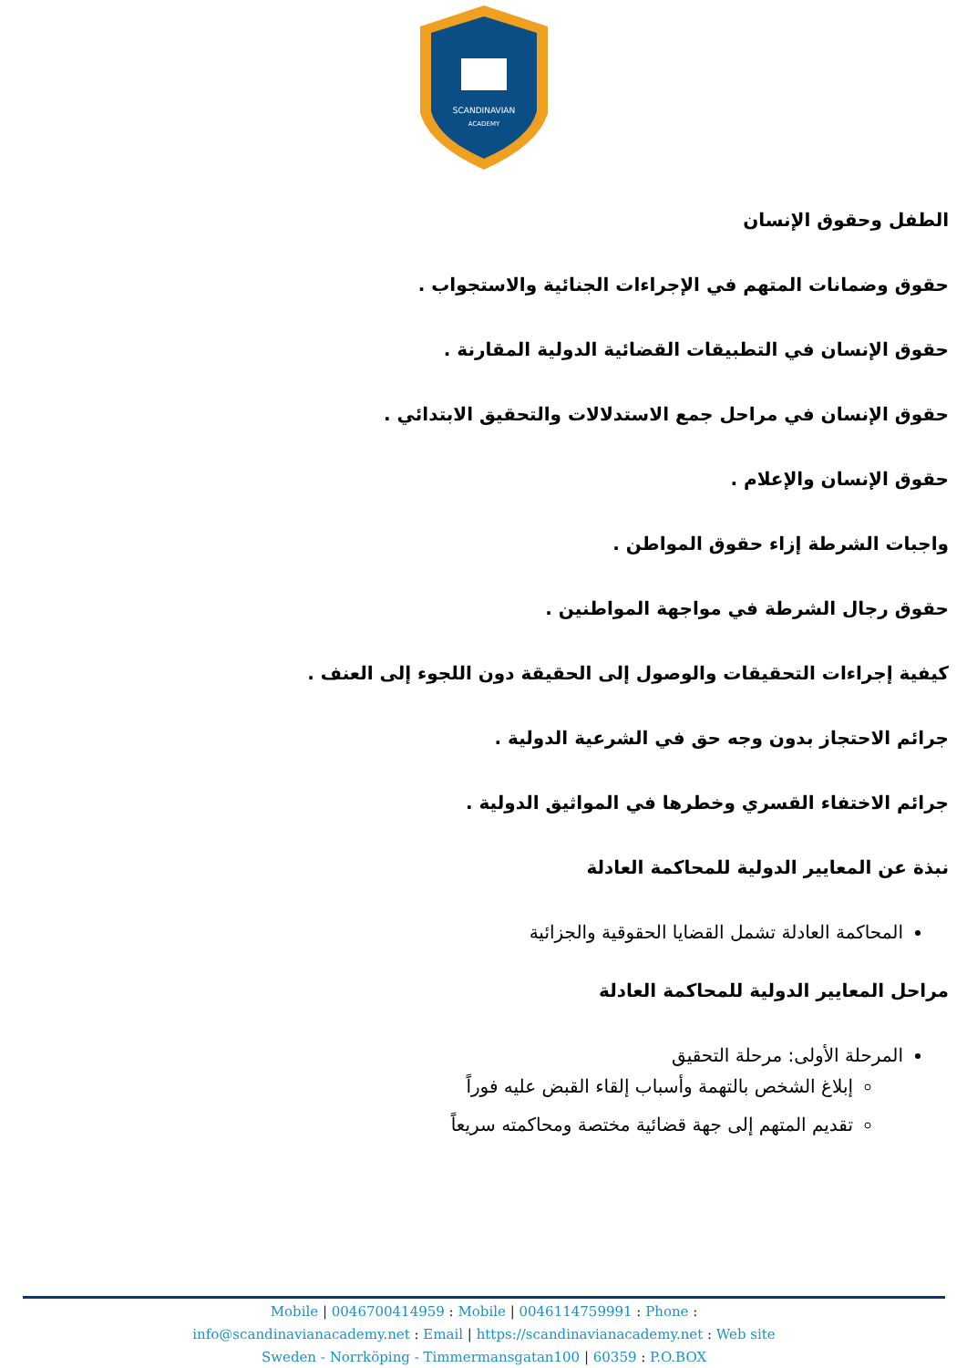SCANDINAVIAN
ACADEMY
الطفل وحقوق الإنسان
حقوق وضمانات المتهم في الإجراءات الجنائية والاستجواب .
حقوق الإنسان في التطبيقات القضائية الدولية المقارنة .
حقوق الإنسان في مراحل جمع الاستدلالات والتحقيق الابتدائي .
حقوق الإنسان والإعلام .
واجبات الشرطة إزاء حقوق المواطن .
حقوق رجال الشرطة في مواجهة المواطنين .
كيفية إجراءات التحقيقات والوصول إلى الحقيقة دون اللجوء إلى العنف .
جرائم الاحتجاز بدون وجه حق في الشرعية الدولية .
جرائم الاختفاء القسري وخطرها في المواثيق الدولية .
نبذة عن المعايير الدولية للمحاكمة العادلة
المحاكمة العادلة تشمل القضايا الحقوقية والجزائية
مراحل المعايير الدولية للمحاكمة العادلة
المرحلة الأولى: مرحلة التحقيق
إبلاغ الشخص بالتهمة وأسباب إلقاء القبض عليه فوراً
تقديم المتهم إلى جهة قضائية مختصة ومحاكمته سريعاً
Mobile | 0046700414959 : Mobile | 0046114759991 : Phone :
info@scandinavianacademy.net : Email | https://scandinavianacademy.net : Web site
Sweden - Norrköping - Timmermansgatan100 | 60359 : P.O.BOX